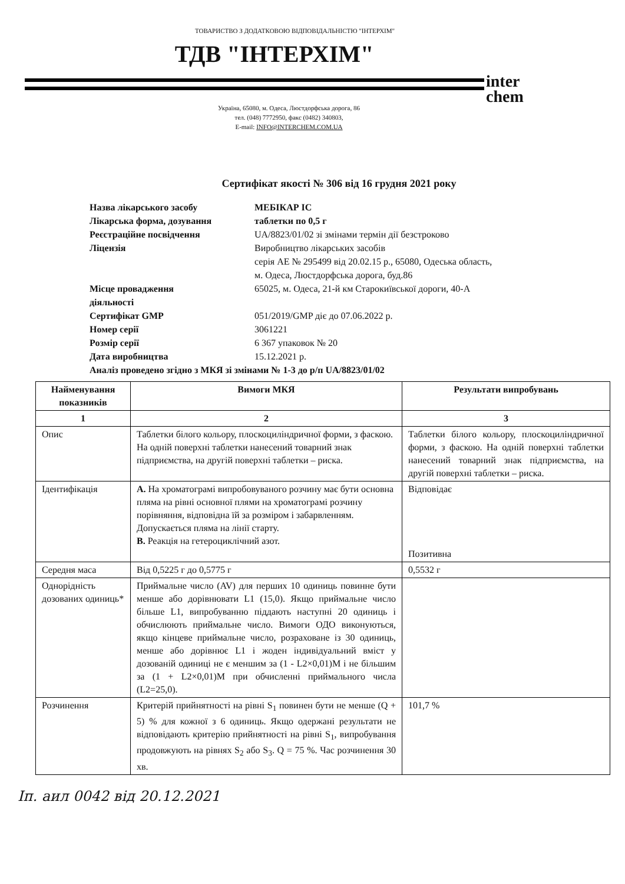ТОВАРИСТВО З ДОДАТКОВОЮ ВІДПОВІДАЛЬНІСТЮ "ІНТЕРХІМ"
ТДВ "ІНТЕРХІМ"
inter
chem
Україна, 65080, м. Одеса, Люстдорфська дорога, 86
тел. (048) 7772950, факс (0482) 340803,
E-mail: INFO@INTERCHEM.COM.UA
Сертифікат якості № 306 від 16 грудня 2021 року
| Назва лікарського засобу | МЕБІКАР ІС |
| Лікарська форма, дозування | таблетки по 0,5 г |
| Реєстраційне посвідчення | UA/8823/01/02 зі змінами термін дії безстроково |
| Ліцензія | Виробництво лікарських засобів серія АЕ № 295499 від 20.02.15 р., 65080, Одеська область, м. Одеса, Люстдорфська дорога, буд.86 |
| Місце провадження діяльності | 65025, м. Одеса, 21-й км Старокиївської дороги, 40-А |
| Сертифікат GMP | 051/2019/GMP діє до 07.06.2022 р. |
| Номер серії | 3061221 |
| Розмір серії | 6 367 упаковок № 20 |
| Дата виробництва | 15.12.2021 р. |
| Аналіз проведено згідно з МКЯ зі змінами № 1-3 до р/п UA/8823/01/02 | |
| Найменування показників | Вимоги МКЯ | Результати випробувань |
| --- | --- | --- |
| 1 | 2 | 3 |
| Опис | Таблетки білого кольору, плоскоциліндричної форми, з фаскою. На одній поверхні таблетки нанесений товарний знак підприємства, на другій поверхні таблетки – риска. | Таблетки білого кольору, плоскоциліндричної форми, з фаскою. На одній поверхні таблетки нанесений товарний знак підприємства, на другій поверхні таблетки – риска. |
| Ідентифікація | А. На хроматограмі випробовуваного розчину має бути основна пляма на рівні основної плями на хроматограмі розчину порівняння, відповідна їй за розміром і забарвленням. Допускається пляма на лінії старту. В. Реакція на гетероциклічний азот. | Відповідає Позитивна |
| Середня маса | Від 0,5225 г до 0,5775 г | 0,5532 г |
| Однорідність дозованих одиниць* | Приймальне число (AV) для перших 10 одиниць повинне бути менше або дорівнювати L1 (15,0). Якщо приймальне число більше L1, випробуванню піддають наступні 20 одиниць і обчислюють приймальне число. Вимоги ОДО виконуються, якщо кінцеве приймальне число, розраховане із 30 одиниць, менше або дорівнює L1 і жоден індивідуальний вміст у дозованій одиниці не є меншим за (1 - L2×0,01)M і не більшим за (1 + L2×0,01)M при обчисленні приймального числа (L2=25,0). | |
| Розчинення | Критерій прийнятності на рівні S<sub>1</sub> повинен бути не менше (Q + 5) % для кожної з 6 одиниць. Якщо одержані результати не відповідають критерію прийнятності на рівні S<sub>1</sub>, випробування продовжують на рівнях S<sub>2</sub> або S<sub>3</sub>. Q = 75 %. Час розчинення 30 хв. | 101,7 % |
Іп. аил 0042 від 20.12.2021